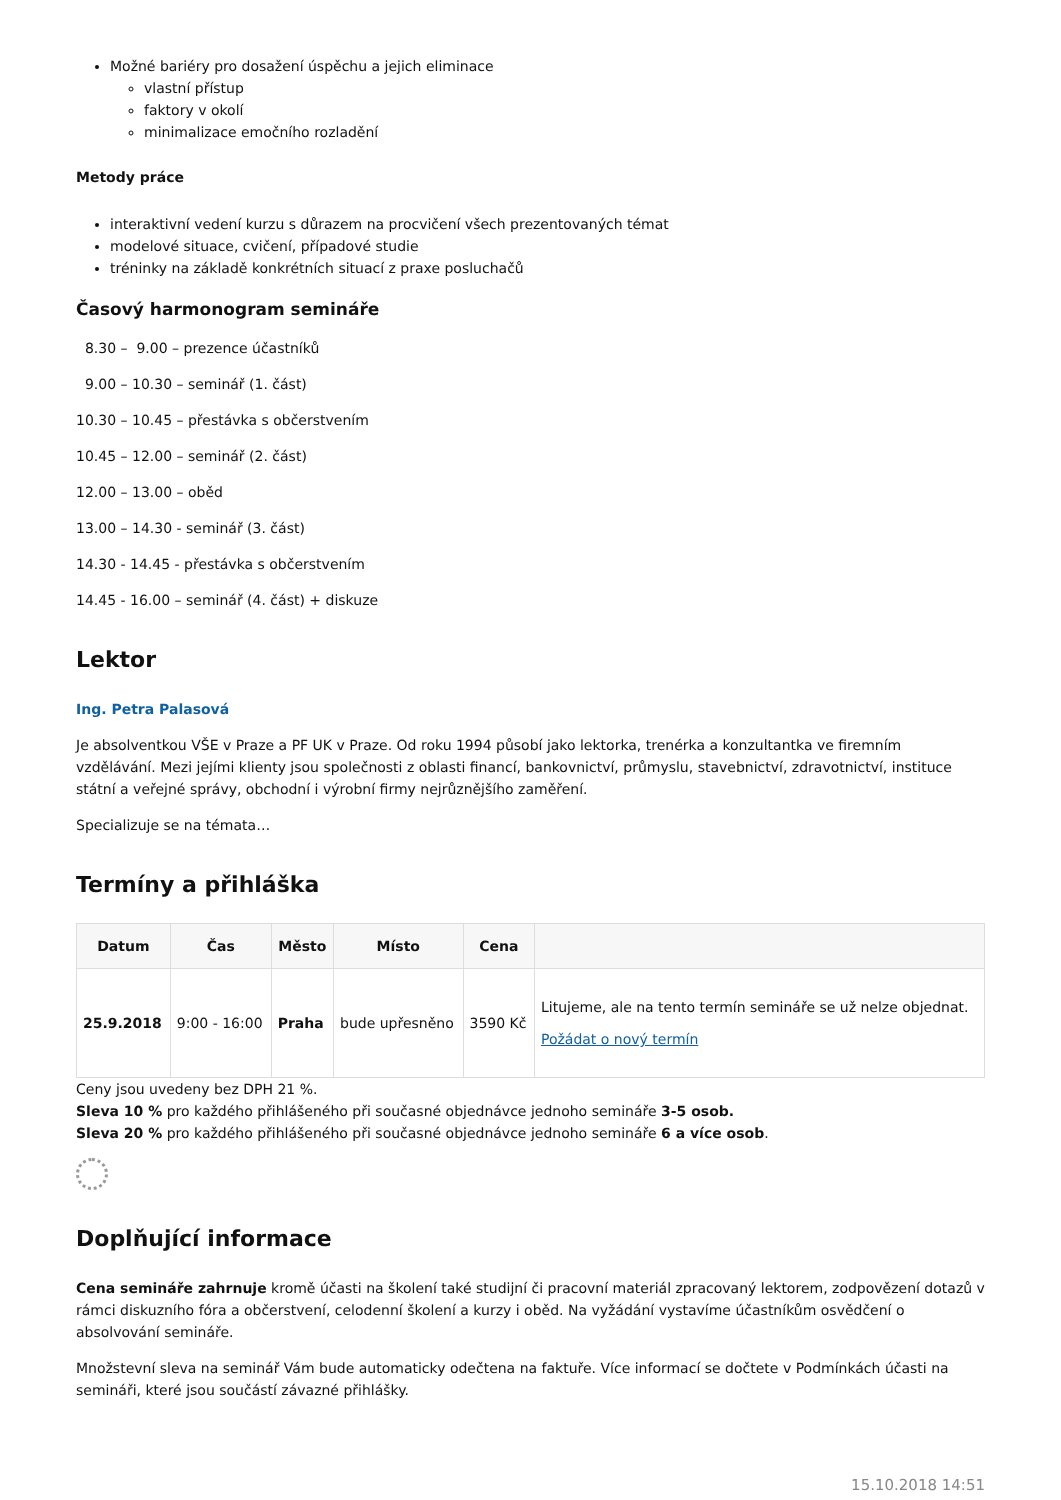Možné bariéry pro dosažení úspěchu a jejich eliminace
vlastní přístup
faktory v okolí
minimalizace emočního rozladění
Metody práce
interaktivní vedení kurzu s důrazem na procvičení všech prezentovaných témat
modelové situace, cvičení, případové studie
tréninky na základě konkrétních situací z praxe posluchačů
Časový harmonogram semináře
8.30 – 9.00 – prezence účastníků
9.00 – 10.30 – seminář (1. část)
10.30 – 10.45 – přestávka s občerstvením
10.45 – 12.00 – seminář (2. část)
12.00 – 13.00 – oběd
13.00 – 14.30 - seminář (3. část)
14.30 - 14.45 - přestávka s občerstvením
14.45 - 16.00 – seminář (4. část) + diskuze
Lektor
Ing. Petra Palasová
Je absolventkou VŠE v Praze a PF UK v Praze. Od roku 1994 působí jako lektorka, trenérka a konzultantka ve firemním vzdělávání. Mezi jejími klienty jsou společnosti z oblasti financí, bankovnictví, průmyslu, stavebnictví, zdravotnictví, instituce státní a veřejné správy, obchodní i výrobní firmy nejrůznějšího zaměření.
Specializuje se na témata…
Termíny a přihláška
| Datum | Čas | Město | Místo | Cena | |
| --- | --- | --- | --- | --- | --- |
| 25.9.2018 | 9:00 - 16:00 | Praha | bude upřesněno | 3590 Kč | Litujeme, ale na tento termín semináře se už nelze objednat. Požádat o nový termín |
Ceny jsou uvedeny bez DPH 21 %.
Sleva 10 % pro každého přihlášeného při současné objednávce jednoho semináře 3-5 osob.
Sleva 20 % pro každého přihlášeného při současné objednávce jednoho semináře 6 a více osob.
Doplňující informace
Cena semináře zahrnuje kromě účasti na školení také studijní či pracovní materiál zpracovaný lektorem, zodpovězení dotazů v rámci diskuzního fóra a občerstvení, celodenní školení a kurzy i oběd. Na vyžádání vystavíme účastníkům osvědčení o absolvování semináře.
Množstevní sleva na seminář Vám bude automaticky odečtena na faktuře. Více informací se dočtete v Podmínkách účasti na semináři, které jsou součástí závazné přihlášky.
15.10.2018 14:51